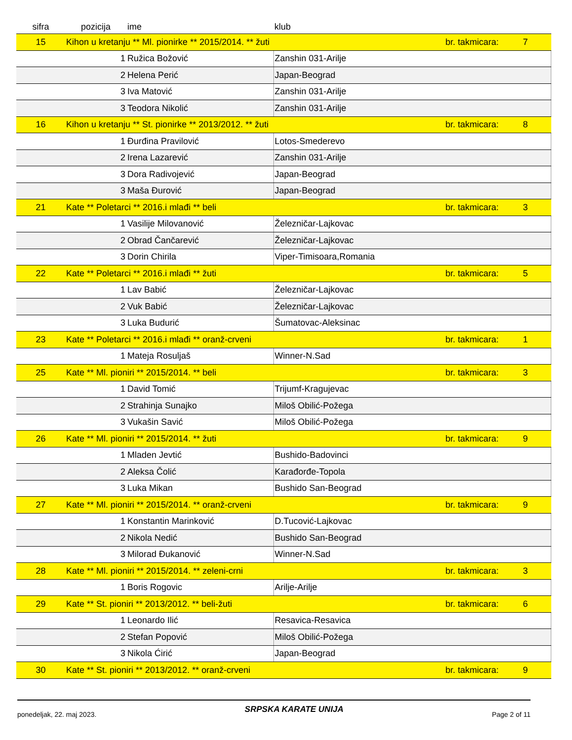| sifra | pozicija | ime | | klub | | |
| --- | --- | --- | --- | --- | --- | --- |
| 15 | Kihon u kretanju ** Ml. pionirke ** 2015/2014. ** žuti | | | | br. takmicara: | 7 |
| | 1 | Ružica Božović | | Zanshin 031-Arilje | | |
| | 2 | Helena Perić | | Japan-Beograd | | |
| | 3 | Iva Matović | | Zanshin 031-Arilje | | |
| | 3 | Teodora Nikolić | | Zanshin 031-Arilje | | |
| 16 | Kihon u kretanju ** St. pionirke ** 2013/2012. ** žuti | | | | br. takmicara: | 8 |
| | 1 | Đurđina Pravilović | | Lotos-Smederevo | | |
| | 2 | Irena Lazarević | | Zanshin 031-Arilje | | |
| | 3 | Dora Radivojević | | Japan-Beograd | | |
| | 3 | Maša Đurović | | Japan-Beograd | | |
| 21 | Kate ** Poletarci ** 2016.i mlađi ** beli | | | | br. takmicara: | 3 |
| | 1 | Vasilije Milovanović | | Železničar-Lajkovac | | |
| | 2 | Obrad Čančarević | | Železničar-Lajkovac | | |
| | 3 | Dorin Chirila | | Viper-Timisoara,Romania | | |
| 22 | Kate ** Poletarci ** 2016.i mlađi ** žuti | | | | br. takmicara: | 5 |
| | 1 | Lav Babić | | Železničar-Lajkovac | | |
| | 2 | Vuk Babić | | Železničar-Lajkovac | | |
| | 3 | Luka Budurić | | Šumatovac-Aleksinac | | |
| 23 | Kate ** Poletarci ** 2016.i mlađi ** oranž-crveni | | | | br. takmicara: | 1 |
| | 1 | Mateja Rosuljaš | | Winner-N.Sad | | |
| 25 | Kate ** Ml. pioniri ** 2015/2014. ** beli | | | | br. takmicara: | 3 |
| | 1 | David Tomić | | Trijumf-Kragujevac | | |
| | 2 | Strahinja Sunajko | | Miloš Obilić-Požega | | |
| | 3 | Vukašin Savić | | Miloš Obilić-Požega | | |
| 26 | Kate ** Ml. pioniri ** 2015/2014. ** žuti | | | | br. takmicara: | 9 |
| | 1 | Mladen Jevtić | | Bushido-Badovinci | | |
| | 2 | Aleksa Čolić | | Karađorđe-Topola | | |
| | 3 | Luka Mikan | | Bushido San-Beograd | | |
| 27 | Kate ** Ml. pioniri ** 2015/2014. ** oranž-crveni | | | | br. takmicara: | 9 |
| | 1 | Konstantin Marinković | | D.Tucović-Lajkovac | | |
| | 2 | Nikola Nedić | | Bushido San-Beograd | | |
| | 3 | Milorad Đukanović | | Winner-N.Sad | | |
| 28 | Kate ** Ml. pioniri ** 2015/2014. ** zeleni-crni | | | | br. takmicara: | 3 |
| | 1 | Boris Rogovic | | Arilje-Arilje | | |
| 29 | Kate ** St. pioniri ** 2013/2012. ** beli-žuti | | | | br. takmicara: | 6 |
| | 1 | Leonardo Ilić | | Resavica-Resavica | | |
| | 2 | Stefan Popović | | Miloš Obilić-Požega | | |
| | 3 | Nikola Ćirić | | Japan-Beograd | | |
| 30 | Kate ** St. pioniri ** 2013/2012. ** oranž-crveni | | | | br. takmicara: | 9 |
ponedeljak, 22. maj 2023. SRPSKA KARATE UNIJA Page 2 of 11